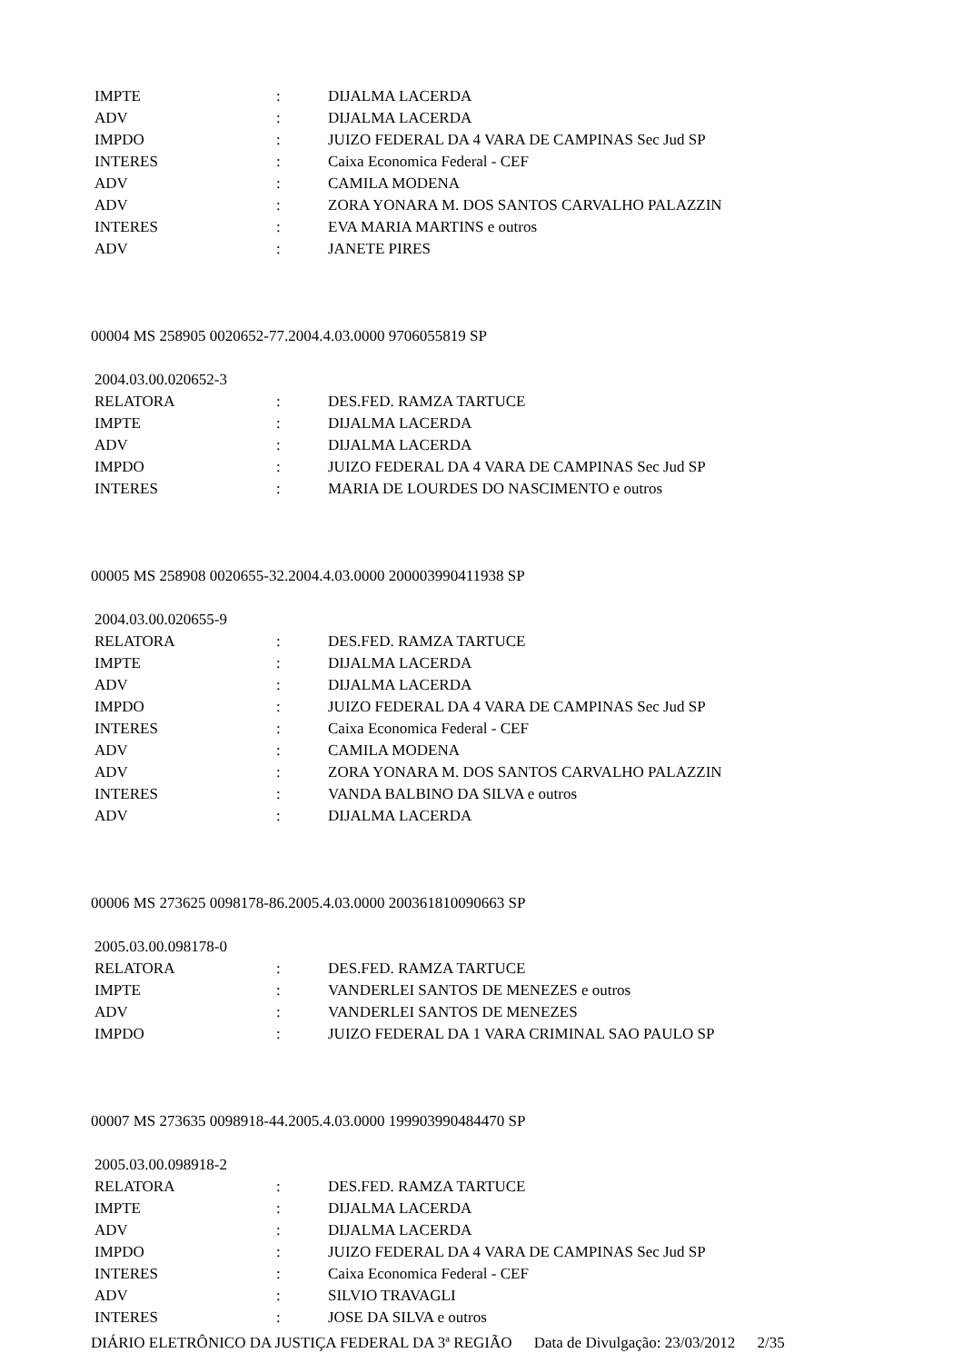| IMPTE | : | DIJALMA LACERDA |
| ADV | : | DIJALMA LACERDA |
| IMPDO | : | JUIZO FEDERAL DA 4 VARA DE CAMPINAS Sec Jud SP |
| INTERES | : | Caixa Economica Federal - CEF |
| ADV | : | CAMILA MODENA |
| ADV | : | ZORA YONARA M. DOS SANTOS CARVALHO PALAZZIN |
| INTERES | : | EVA MARIA MARTINS e outros |
| ADV | : | JANETE PIRES |
00004 MS 258905 0020652-77.2004.4.03.0000 9706055819 SP
| 2004.03.00.020652-3 | | |
| RELATORA | : | DES.FED. RAMZA TARTUCE |
| IMPTE | : | DIJALMA LACERDA |
| ADV | : | DIJALMA LACERDA |
| IMPDO | : | JUIZO FEDERAL DA 4 VARA DE CAMPINAS Sec Jud SP |
| INTERES | : | MARIA DE LOURDES DO NASCIMENTO e outros |
00005 MS 258908 0020655-32.2004.4.03.0000 200003990411938 SP
| 2004.03.00.020655-9 | | |
| RELATORA | : | DES.FED. RAMZA TARTUCE |
| IMPTE | : | DIJALMA LACERDA |
| ADV | : | DIJALMA LACERDA |
| IMPDO | : | JUIZO FEDERAL DA 4 VARA DE CAMPINAS Sec Jud SP |
| INTERES | : | Caixa Economica Federal - CEF |
| ADV | : | CAMILA MODENA |
| ADV | : | ZORA YONARA M. DOS SANTOS CARVALHO PALAZZIN |
| INTERES | : | VANDA BALBINO DA SILVA e outros |
| ADV | : | DIJALMA LACERDA |
00006 MS 273625 0098178-86.2005.4.03.0000 200361810090663 SP
| 2005.03.00.098178-0 | | |
| RELATORA | : | DES.FED. RAMZA TARTUCE |
| IMPTE | : | VANDERLEI SANTOS DE MENEZES e outros |
| ADV | : | VANDERLEI SANTOS DE MENEZES |
| IMPDO | : | JUIZO FEDERAL DA 1 VARA CRIMINAL SAO PAULO SP |
00007 MS 273635 0098918-44.2005.4.03.0000 199903990484470 SP
| 2005.03.00.098918-2 | | |
| RELATORA | : | DES.FED. RAMZA TARTUCE |
| IMPTE | : | DIJALMA LACERDA |
| ADV | : | DIJALMA LACERDA |
| IMPDO | : | JUIZO FEDERAL DA 4 VARA DE CAMPINAS Sec Jud SP |
| INTERES | : | Caixa Economica Federal - CEF |
| ADV | : | SILVIO TRAVAGLI |
| INTERES | : | JOSE DA SILVA e outros |
DIÁRIO ELETRÔNICO DA JUSTIÇA FEDERAL DA 3ª REGIÃO Data de Divulgação: 23/03/2012 2/35